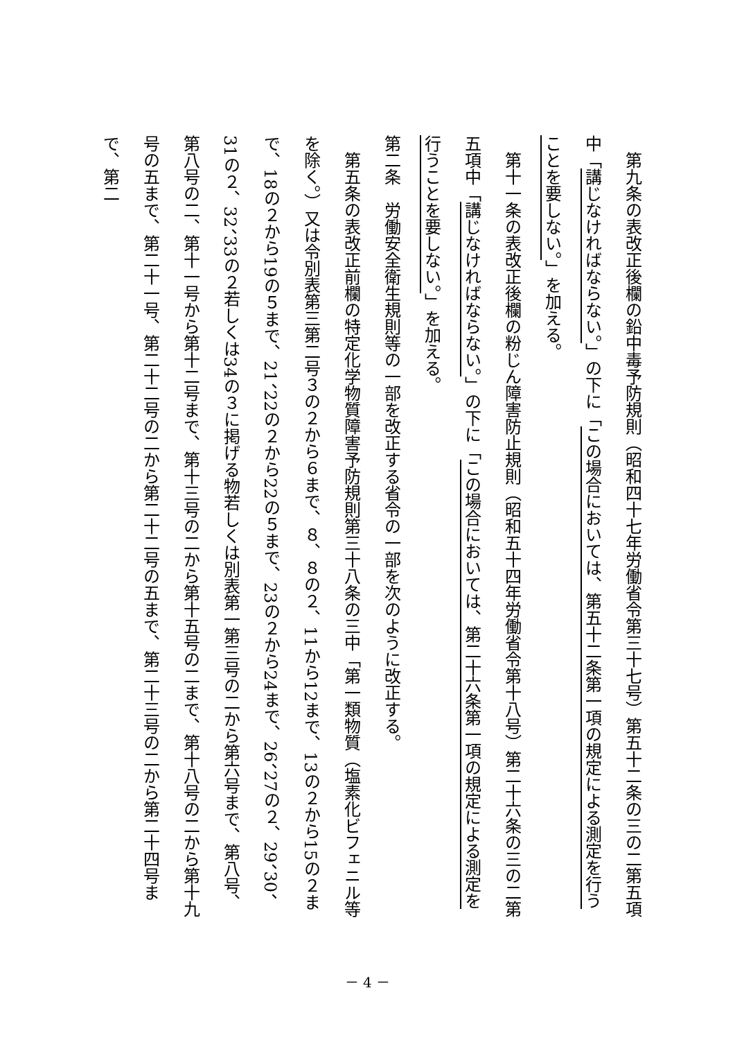第九条の表改正後欄の鉛中毒予防規則（昭和四十七年労働省令第三十七号）第五十二条の三の二第五項中「講じなければならない。」の下に「この場合においては、第五十二条第一項の規定による測定を行うことを要しない。」を加える。
　第十一条の表改正後欄の粉じん障害防止規則（昭和五十四年労働省令第十八号）第二十六条の三の二第五項中「講じなければならない。」の下に「この場合においては、第二十六条第一項の規定による測定を行うことを要しない。」を加える。
第二条　労働安全衛生規則等の一部を改正する省令の一部を次のように改正する。
　第五条の表改正前欄の特定化学物質障害予防規則第三十八条の三中「第一類物質（塩素化ビフェニル等を除く。）又は令別表第三第二号３の２から６まで、８、８の２、11から12まで、13の２から15の２まで、18の２から19の５まで、21、22の２から22の５まで、23の２から24まで、26、27の２、29、30、31の２、32、33の２若しくは34の３に掲げる物若しくは別表第一第三号の二から第六号まで、第八号、第八号の二、第十一号から第十二号まで、第十三号の二から第十五号の二まで、第十八号の二から第十九号の五まで、第二十一号、第二十二号の二から第二十二号の五まで、第二十三号の二から第二十四号まで、第二
－ 4 －